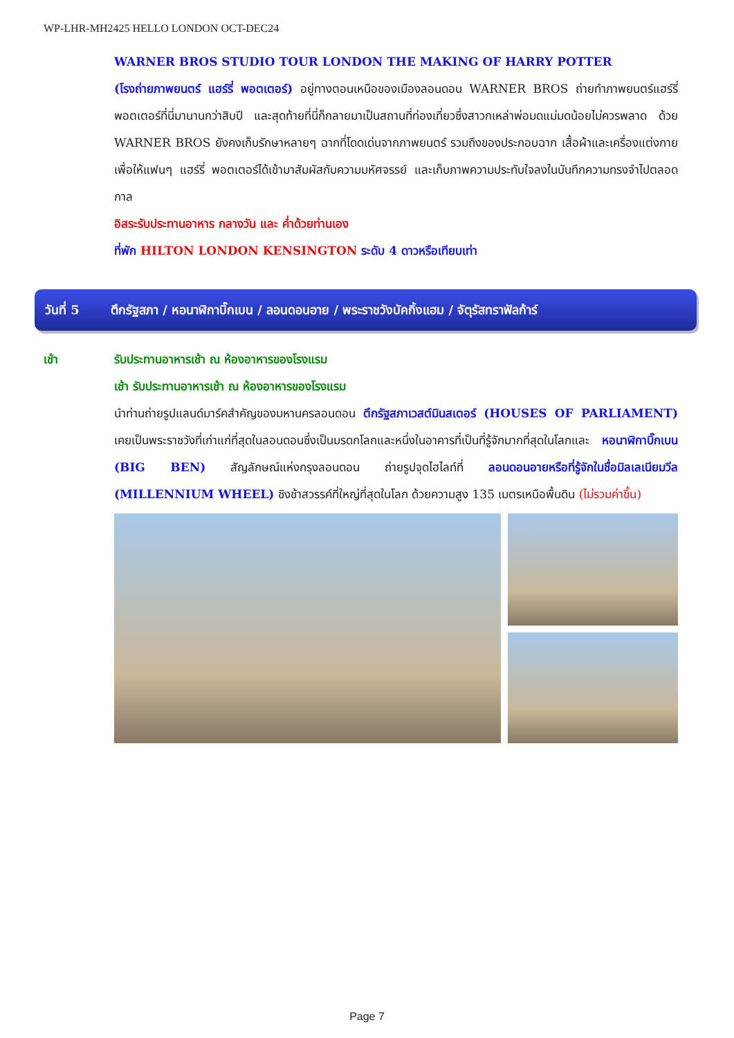WP-LHR-MH2425 HELLO LONDON OCT-DEC24
WARNER BROS STUDIO TOUR LONDON THE MAKING OF HARRY POTTER
(โรงถ่ายภาพยนตร์ แฮร์รี่ พอตเตอร์) อยู่ทางตอนเหนือของเมืองลอนดอน WARNER BROS ถ่ายทำภาพยนตร์แฮร์รี่ พอตเตอร์ที่นี่มานานกว่าสิบปี และสุดท้ายที่นี่ก็กลายมาเป็นสถานที่ท่องเที่ยวซึ่งสาวกเหล่าพ่อมดแม่มดน้อยไม่ควรพลาด ด้วย WARNER BROS ยังคงเก็บรักษาหลายๆ ฉากที่โดดเด่นจากภาพยนตร์ รวมถึงของประกอบฉาก เสื้อผ้าและเครื่องแต่งกาย เพื่อให้แฟนๆ แฮร์รี่ พอตเตอร์ได้เข้ามาสัมผัสกับความมหัศจรรย์ และเก็บภาพความประทับใจลงในบันทึกความทรงจำไปตลอดกาล
อิสระรับประทานอาหาร กลางวัน และ ค่ำด้วยท่านเอง
ที่พัก HILTON LONDON KENSINGTON ระดับ 4 ดาวหรือเทียบเท่า
วันที่ 5 ตึกรัฐสภา / หอนาฬิกาบิ๊กเบน / ลอนดอนอาย / พระราชวังบัคกิ้งแฮม / จัตุรัสทราฟัลก้าร์
เช้า รับประทานอาหารเช้า ณ ห้องอาหารของโรงแรม
เช้า รับประทานอาหารเช้า ณ ห้องอาหารของโรงแรม
นำท่านถ่ายรูปแลนด์มาร์คสำคัญของมหานครลอนดอน ตึกรัฐสภาเวสต์มินสเตอร์ (HOUSES OF PARLIAMENT) เคยเป็นพระราชวังที่เก่าแก่ที่สุดในลอนดอนซึ่งเป็นมรดกโลกและหนึ่งในอาคารที่เป็นที่รู้จักมากที่สุดในโลกและ หอนาฬิกาบิ๊กเบน (BIG BEN) สัญลักษณ์แห่งกรุงลอนดอน ถ่ายรูปจุดไฮไลท์ที่ ลอนดอนอายหรือที่รู้จักในชื่อมิลเลเนียมวีล (MILLENNIUM WHEEL) ชิงช้าสวรรค์ที่ใหญ่ที่สุดในโลก ด้วยความสูง 135 เมตรเหนือพื้นดิน (ไม่รวมค่าขึ้น)
Page 7